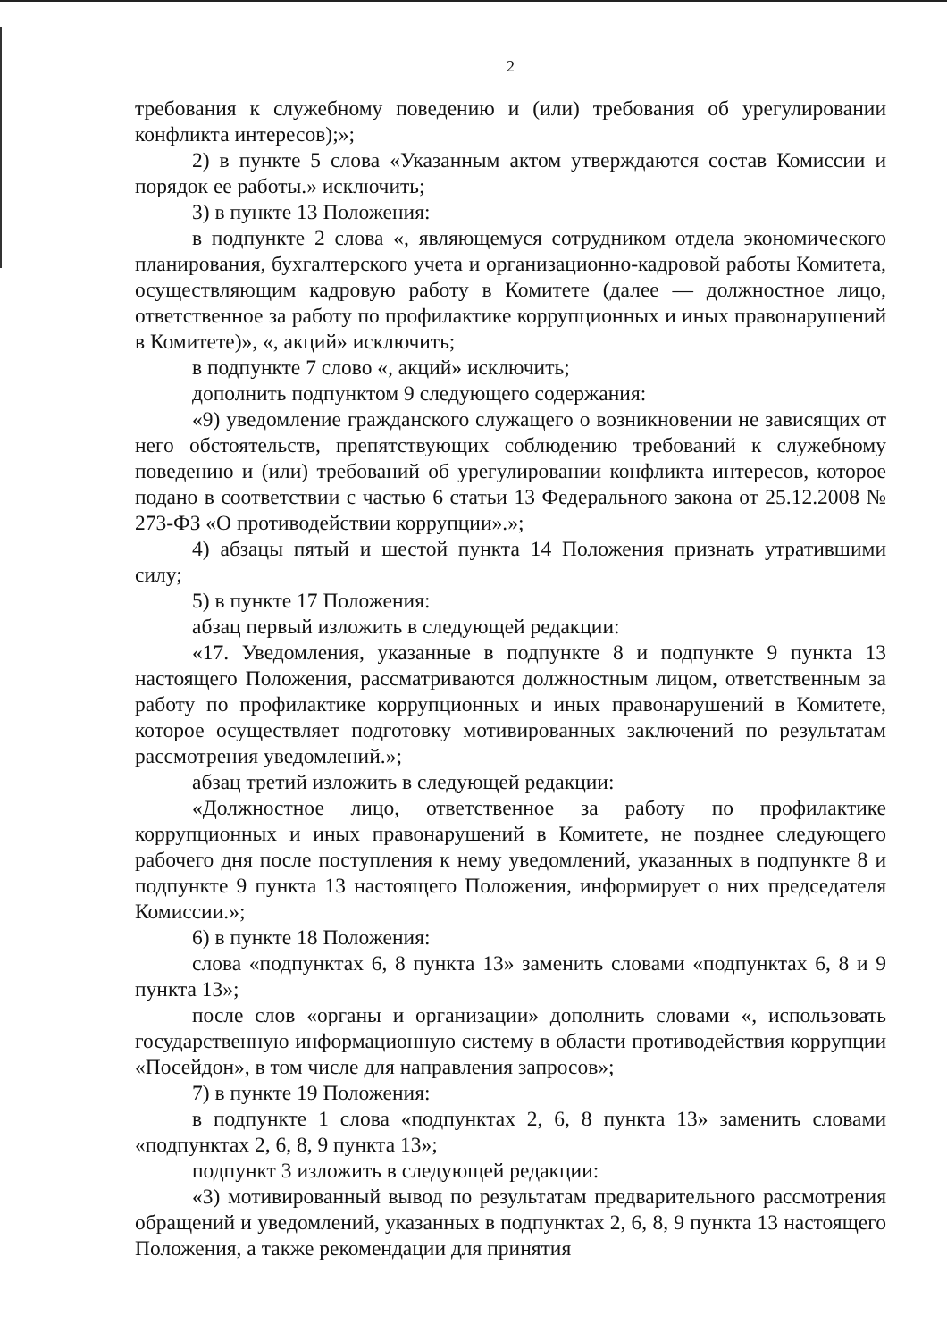2
требования к служебному поведению и (или) требования об урегулировании конфликта интересов);»;
2) в пункте 5 слова «Указанным актом утверждаются состав Комиссии и порядок ее работы.» исключить;
3) в пункте 13 Положения:
в подпункте 2 слова «, являющемуся сотрудником отдела экономического планирования, бухгалтерского учета и организационно-кадровой работы Комитета, осуществляющим кадровую работу в Комитете (далее — должностное лицо, ответственное за работу по профилактике коррупционных и иных правонарушений в Комитете)», «, акций» исключить;
в подпункте 7 слово «, акций» исключить;
дополнить подпунктом 9 следующего содержания:
«9) уведомление гражданского служащего о возникновении не зависящих от него обстоятельств, препятствующих соблюдению требований к служебному поведению и (или) требований об урегулировании конфликта интересов, которое подано в соответствии с частью 6 статьи 13 Федерального закона от 25.12.2008 № 273-ФЗ «О противодействии коррупции».»;
4) абзацы пятый и шестой пункта 14 Положения признать утратившими силу;
5) в пункте 17 Положения:
абзац первый изложить в следующей редакции:
«17. Уведомления, указанные в подпункте 8 и подпункте 9 пункта 13 настоящего Положения, рассматриваются должностным лицом, ответственным за работу по профилактике коррупционных и иных правонарушений в Комитете, которое осуществляет подготовку мотивированных заключений по результатам рассмотрения уведомлений.»;
абзац третий изложить в следующей редакции:
«Должностное лицо, ответственное за работу по профилактике коррупционных и иных правонарушений в Комитете, не позднее следующего рабочего дня после поступления к нему уведомлений, указанных в подпункте 8 и подпункте 9 пункта 13 настоящего Положения, информирует о них председателя Комиссии.»;
6) в пункте 18 Положения:
слова «подпунктах 6, 8 пункта 13» заменить словами «подпунктах 6, 8 и 9 пункта 13»;
после слов «органы и организации» дополнить словами «, использовать государственную информационную систему в области противодействия коррупции «Посейдон», в том числе для направления запросов»;
7) в пункте 19 Положения:
в подпункте 1 слова «подпунктах 2, 6, 8 пункта 13» заменить словами «подпунктах 2, 6, 8, 9 пункта 13»;
подпункт 3 изложить в следующей редакции:
«3) мотивированный вывод по результатам предварительного рассмотрения обращений и уведомлений, указанных в подпунктах 2, 6, 8, 9 пункта 13 настоящего Положения, а также рекомендации для принятия